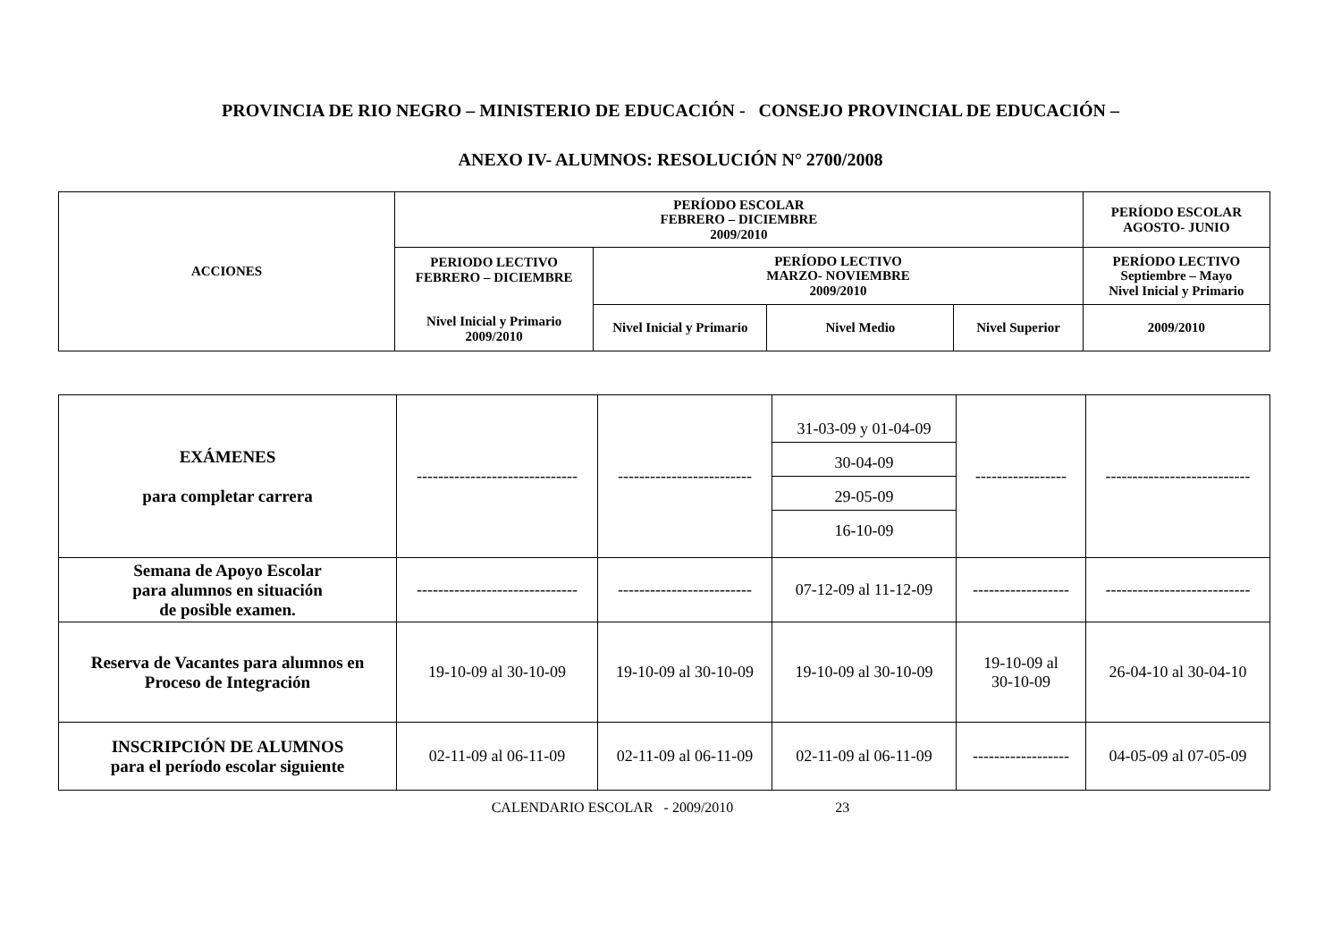PROVINCIA DE RIO NEGRO – MINISTERIO DE EDUCACIÓN - CONSEJO PROVINCIAL DE EDUCACIÓN –
ANEXO IV- ALUMNOS: RESOLUCIÓN N° 2700/2008
| ACCIONES | PERÍODO ESCOLAR FEBRERO – DICIEMBRE 2009/2010 | | | | PERÍODO ESCOLAR AGOSTO- JUNIO |
| --- | --- | --- | --- | --- | --- |
| | PERIODO LECTIVO FEBRERO – DICIEMBRE Nivel Inicial y Primario 2009/2010 | PERÍODO LECTIVO MARZO- NOVIEMBRE 2009/2010 | | | PERÍODO LECTIVO Septiembre – Mayo Nivel Inicial y Primario |
| | | Nivel Inicial y Primario | Nivel Medio | Nivel Superior | 2009/2010 |
| EXÁMENES para completar carrera | ------------------------------ | ------------------------- | 31-03-09 y 01-04-09 30-04-09 29-05-09 16-10-09 | ----------------- | --------------------------- |
| Semana de Apoyo Escolar para alumnos en situación de posible examen. | ------------------------------ | ------------------------- | 07-12-09 al 11-12-09 | ------------------ | --------------------------- |
| Reserva de Vacantes para alumnos en Proceso de Integración | 19-10-09 al 30-10-09 | 19-10-09 al 30-10-09 | 19-10-09 al 30-10-09 | 19-10-09 al 30-10-09 | 26-04-10 al 30-04-10 |
| INSCRIPCIÓN DE ALUMNOS para el período escolar siguiente | 02-11-09 al 06-11-09 | 02-11-09 al 06-11-09 | 02-11-09 al 06-11-09 | ------------------ | 04-05-09 al 07-05-09 |
CALENDARIO ESCOLAR - 2009/2010 23